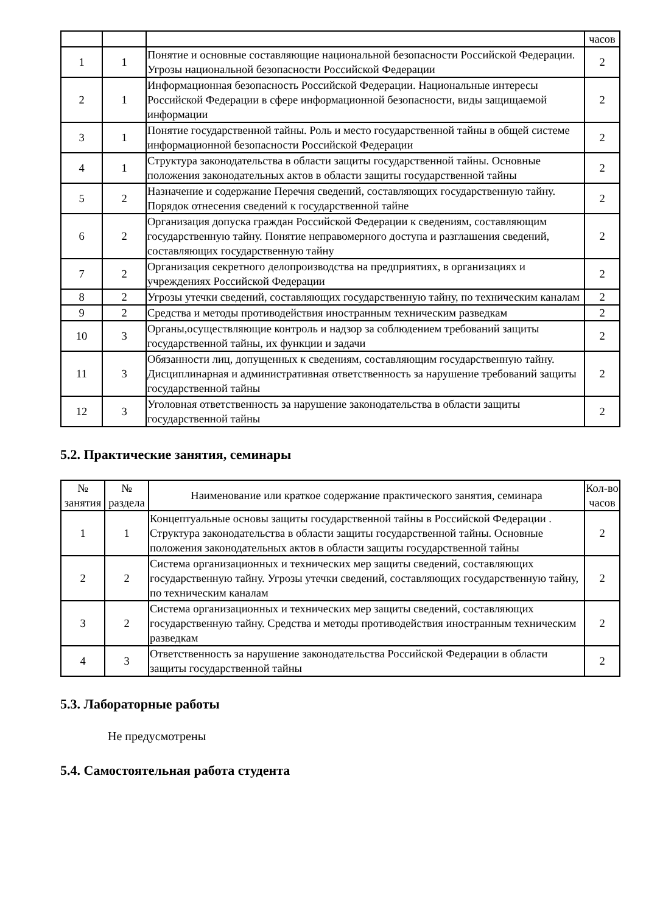| | | | часов |
| 1 | 1 | Понятие и основные составляющие национальной безопасности Российской Федерации. Угрозы национальной безопасности Российской Федерации | 2 |
| 2 | 1 | Информационная безопасность Российской Федерации. Национальные интересы Российской Федерации в сфере информационной безопасности, виды защищаемой информации | 2 |
| 3 | 1 | Понятие государственной тайны. Роль и место государственной тайны в общей системе информационной безопасности Российской Федерации | 2 |
| 4 | 1 | Структура законодательства в области защиты государственной тайны. Основные положения законодательных актов в области защиты государственной тайны | 2 |
| 5 | 2 | Назначение и содержание Перечня сведений, составляющих государственную тайну. Порядок отнесения сведений к государственной тайне | 2 |
| 6 | 2 | Организация допуска граждан Российской Федерации к сведениям, составляющим государственную тайну. Понятие неправомерного доступа и разглашения сведений, составляющих государственную тайну | 2 |
| 7 | 2 | Организация секретного делопроизводства на предприятиях, в организациях и учреждениях Российской Федерации | 2 |
| 8 | 2 | Угрозы утечки сведений, составляющих государственную тайну, по техническим каналам | 2 |
| 9 | 2 | Средства и методы противодействия иностранным техническим разведкам | 2 |
| 10 | 3 | Органы,осуществляющие контроль и надзор за соблюдением требований защиты государственной тайны, их функции и задачи | 2 |
| 11 | 3 | Обязанности лиц, допущенных к сведениям, составляющим государственную тайну. Дисциплинарная и административная ответственность за нарушение требований защиты государственной тайны | 2 |
| 12 | 3 | Уголовная ответственность за нарушение законодательства в области защиты государственной тайны | 2 |
5.2. Практические занятия, семинары
| № занятия | № раздела | Наименование или краткое содержание практического занятия, семинара | Кол-во часов |
| --- | --- | --- | --- |
| 1 | 1 | Концептуальные основы защиты государственной тайны в Российской Федерации . Структура законодательства в области защиты государственной тайны. Основные положения законодательных актов в области защиты государственной тайны | 2 |
| 2 | 2 | Система организационных и технических мер защиты сведений, составляющих государственную тайну. Угрозы утечки сведений, составляющих государственную тайну, по техническим каналам | 2 |
| 3 | 2 | Система организационных и технических мер защиты сведений, составляющих государственную тайну. Средства и методы противодействия иностранным техническим разведкам | 2 |
| 4 | 3 | Ответственность за нарушение законодательства Российской Федерации в области защиты государственной тайны | 2 |
5.3. Лабораторные работы
Не предусмотрены
5.4. Самостоятельная работа студента